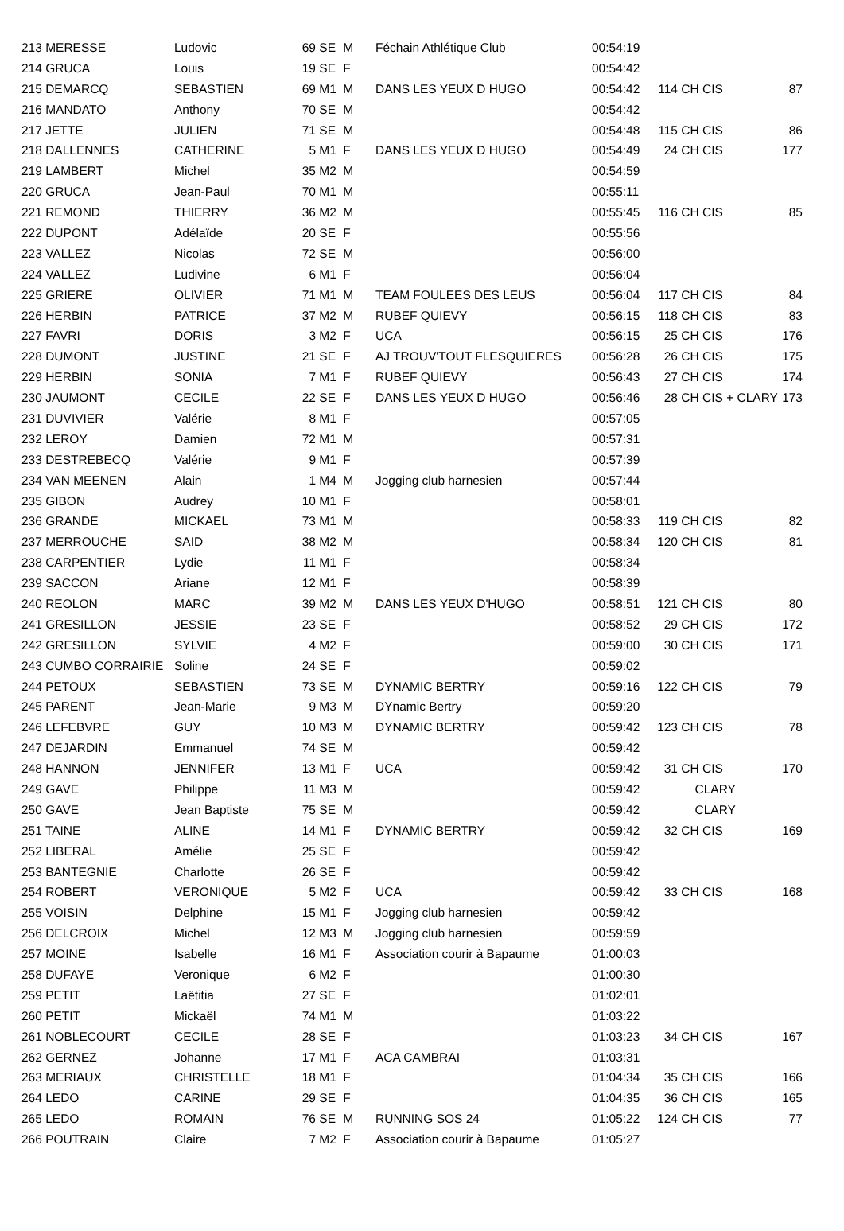| 213 MERESSE | Ludovic | 69 | SE | M | Féchain Athlétique Club | 00:54:19 | | | |
| 214 GRUCA | Louis | 19 | SE | F | | 00:54:42 | | | |
| 215 DEMARCQ | SEBASTIEN | 69 | M1 | M | DANS LES YEUX D HUGO | 00:54:42 | 114 | CH CIS | 87 |
| 216 MANDATO | Anthony | 70 | SE | M | | 00:54:42 | | | |
| 217 JETTE | JULIEN | 71 | SE | M | | 00:54:48 | 115 | CH CIS | 86 |
| 218 DALLENNES | CATHERINE | 5 | M1 | F | DANS LES YEUX D HUGO | 00:54:49 | 24 | CH CIS | 177 |
| 219 LAMBERT | Michel | 35 | M2 | M | | 00:54:59 | | | |
| 220 GRUCA | Jean-Paul | 70 | M1 | M | | 00:55:11 | | | |
| 221 REMOND | THIERRY | 36 | M2 | M | | 00:55:45 | 116 | CH CIS | 85 |
| 222 DUPONT | Adélaïde | 20 | SE | F | | 00:55:56 | | | |
| 223 VALLEZ | Nicolas | 72 | SE | M | | 00:56:00 | | | |
| 224 VALLEZ | Ludivine | 6 | M1 | F | | 00:56:04 | | | |
| 225 GRIERE | OLIVIER | 71 | M1 | M | TEAM FOULEES DES LEUS | 00:56:04 | 117 | CH CIS | 84 |
| 226 HERBIN | PATRICE | 37 | M2 | M | RUBEF QUIEVY | 00:56:15 | 118 | CH CIS | 83 |
| 227 FAVRI | DORIS | 3 | M2 | F | UCA | 00:56:15 | 25 | CH CIS | 176 |
| 228 DUMONT | JUSTINE | 21 | SE | F | AJ TROUV'TOUT FLESQUIERES | 00:56:28 | 26 | CH CIS | 175 |
| 229 HERBIN | SONIA | 7 | M1 | F | RUBEF QUIEVY | 00:56:43 | 27 | CH CIS | 174 |
| 230 JAUMONT | CECILE | 22 | SE | F | DANS LES YEUX D HUGO | 00:56:46 | 28 | CH CIS + CLARY | 173 |
| 231 DUVIVIER | Valérie | 8 | M1 | F | | 00:57:05 | | | |
| 232 LEROY | Damien | 72 | M1 | M | | 00:57:31 | | | |
| 233 DESTREBECQ | Valérie | 9 | M1 | F | | 00:57:39 | | | |
| 234 VAN MEENEN | Alain | 1 | M4 | M | Jogging club harnesien | 00:57:44 | | | |
| 235 GIBON | Audrey | 10 | M1 | F | | 00:58:01 | | | |
| 236 GRANDE | MICKAEL | 73 | M1 | M | | 00:58:33 | 119 | CH CIS | 82 |
| 237 MERROUCHE | SAID | 38 | M2 | M | | 00:58:34 | 120 | CH CIS | 81 |
| 238 CARPENTIER | Lydie | 11 | M1 | F | | 00:58:34 | | | |
| 239 SACCON | Ariane | 12 | M1 | F | | 00:58:39 | | | |
| 240 REOLON | MARC | 39 | M2 | M | DANS LES YEUX D'HUGO | 00:58:51 | 121 | CH CIS | 80 |
| 241 GRESILLON | JESSIE | 23 | SE | F | | 00:58:52 | 29 | CH CIS | 172 |
| 242 GRESILLON | SYLVIE | 4 | M2 | F | | 00:59:00 | 30 | CH CIS | 171 |
| 243 CUMBO CORRAIRIE | Soline | 24 | SE | F | | 00:59:02 | | | |
| 244 PETOUX | SEBASTIEN | 73 | SE | M | DYNAMIC BERTRY | 00:59:16 | 122 | CH CIS | 79 |
| 245 PARENT | Jean-Marie | 9 | M3 | M | DYnamic Bertry | 00:59:20 | | | |
| 246 LEFEBVRE | GUY | 10 | M3 | M | DYNAMIC BERTRY | 00:59:42 | 123 | CH CIS | 78 |
| 247 DEJARDIN | Emmanuel | 74 | SE | M | | 00:59:42 | | | |
| 248 HANNON | JENNIFER | 13 | M1 | F | UCA | 00:59:42 | 31 | CH CIS | 170 |
| 249 GAVE | Philippe | 11 | M3 | M | | 00:59:42 | | CLARY | |
| 250 GAVE | Jean Baptiste | 75 | SE | M | | 00:59:42 | | CLARY | |
| 251 TAINE | ALINE | 14 | M1 | F | DYNAMIC BERTRY | 00:59:42 | 32 | CH CIS | 169 |
| 252 LIBERAL | Amélie | 25 | SE | F | | 00:59:42 | | | |
| 253 BANTEGNIE | Charlotte | 26 | SE | F | | 00:59:42 | | | |
| 254 ROBERT | VERONIQUE | 5 | M2 | F | UCA | 00:59:42 | 33 | CH CIS | 168 |
| 255 VOISIN | Delphine | 15 | M1 | F | Jogging club harnesien | 00:59:42 | | | |
| 256 DELCROIX | Michel | 12 | M3 | M | Jogging club harnesien | 00:59:59 | | | |
| 257 MOINE | Isabelle | 16 | M1 | F | Association courir à Bapaume | 01:00:03 | | | |
| 258 DUFAYE | Veronique | 6 | M2 | F | | 01:00:30 | | | |
| 259 PETIT | Laëtitia | 27 | SE | F | | 01:02:01 | | | |
| 260 PETIT | Mickaël | 74 | M1 | M | | 01:03:22 | | | |
| 261 NOBLECOURT | CECILE | 28 | SE | F | | 01:03:23 | 34 | CH CIS | 167 |
| 262 GERNEZ | Johanne | 17 | M1 | F | ACA CAMBRAI | 01:03:31 | | | |
| 263 MERIAUX | CHRISTELLE | 18 | M1 | F | | 01:04:34 | 35 | CH CIS | 166 |
| 264 LEDO | CARINE | 29 | SE | F | | 01:04:35 | 36 | CH CIS | 165 |
| 265 LEDO | ROMAIN | 76 | SE | M | RUNNING SOS 24 | 01:05:22 | 124 | CH CIS | 77 |
| 266 POUTRAIN | Claire | 7 | M2 | F | Association courir à Bapaume | 01:05:27 | | | |